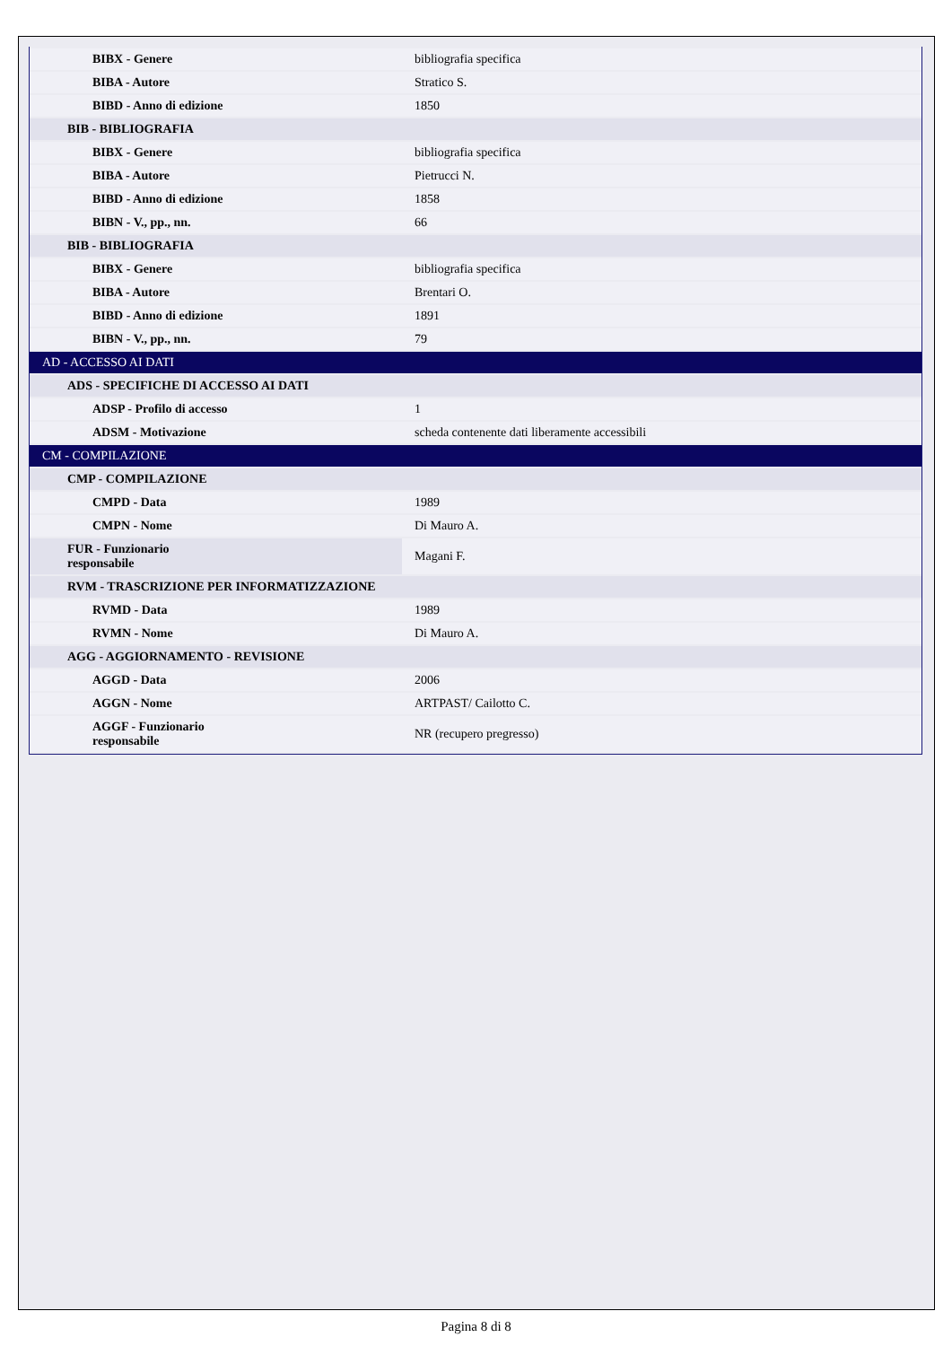| BIBX - Genere | bibliografia specifica |
| BIBA - Autore | Stratico S. |
| BIBD - Anno di edizione | 1850 |
| BIB - BIBLIOGRAFIA | |
| BIBX - Genere | bibliografia specifica |
| BIBA - Autore | Pietrucci N. |
| BIBD - Anno di edizione | 1858 |
| BIBN - V., pp., nn. | 66 |
| BIB - BIBLIOGRAFIA | |
| BIBX - Genere | bibliografia specifica |
| BIBA - Autore | Brentari O. |
| BIBD - Anno di edizione | 1891 |
| BIBN - V., pp., nn. | 79 |
| AD - ACCESSO AI DATI | |
| ADS - SPECIFICHE DI ACCESSO AI DATI | |
| ADSP - Profilo di accesso | 1 |
| ADSM - Motivazione | scheda contenente dati liberamente accessibili |
| CM - COMPILAZIONE | |
| CMP - COMPILAZIONE | |
| CMPD - Data | 1989 |
| CMPN - Nome | Di Mauro A. |
| FUR - Funzionario responsabile | Magani F. |
| RVM - TRASCRIZIONE PER INFORMATIZZAZIONE | |
| RVMD - Data | 1989 |
| RVMN - Nome | Di Mauro A. |
| AGG - AGGIORNAMENTO - REVISIONE | |
| AGGD - Data | 2006 |
| AGGN - Nome | ARTPAST/ Cailotto C. |
| AGGF - Funzionario responsabile | NR (recupero pregresso) |
Pagina 8 di 8